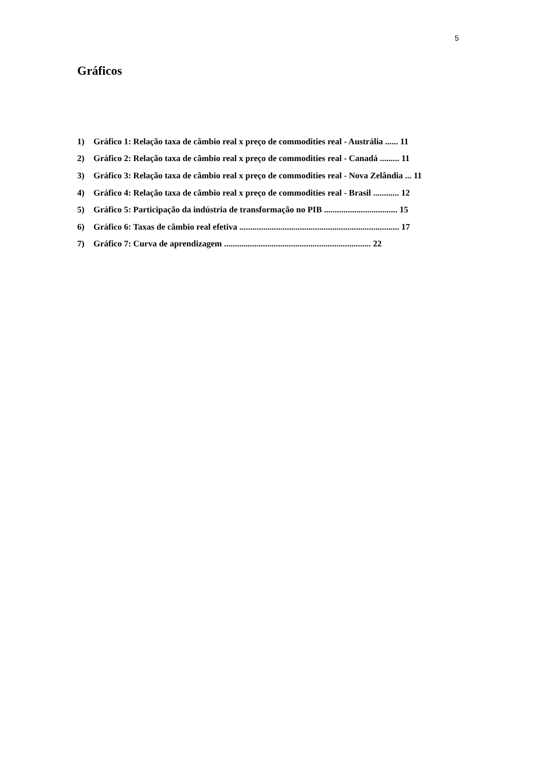5
Gráficos
1) Gráfico 1: Relação taxa de câmbio real x preço de commodities real - Austrália ...... 11
2) Gráfico 2: Relação taxa de câmbio real x preço de commodities real - Canadá ......... 11
3) Gráfico 3: Relação taxa de câmbio real x preço de commodities real - Nova Zelândia ... 11
4) Gráfico 4: Relação taxa de câmbio real x preço de commodities real - Brasil ............ 12
5) Gráfico 5: Participação da indústria de transformação no PIB .................................. 15
6) Gráfico 6: Taxas de câmbio real efetiva .......................................................................... 17
7) Gráfico 7: Curva de aprendizagem .................................................................... 22